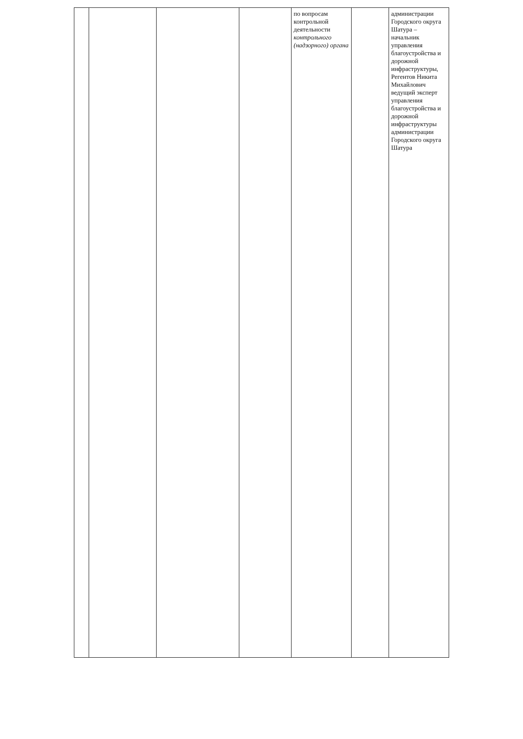| | | | | по вопросам контрольной деятельности контрольного (надзорного) органа | | администрации Городского округа Шатура – начальник управления благоустройства и дорожной инфраструктуры, Регентов Никита Михайлович ведущий эксперт управления благоустройства и дорожной инфраструктуры администрации Городского округа Шатура |